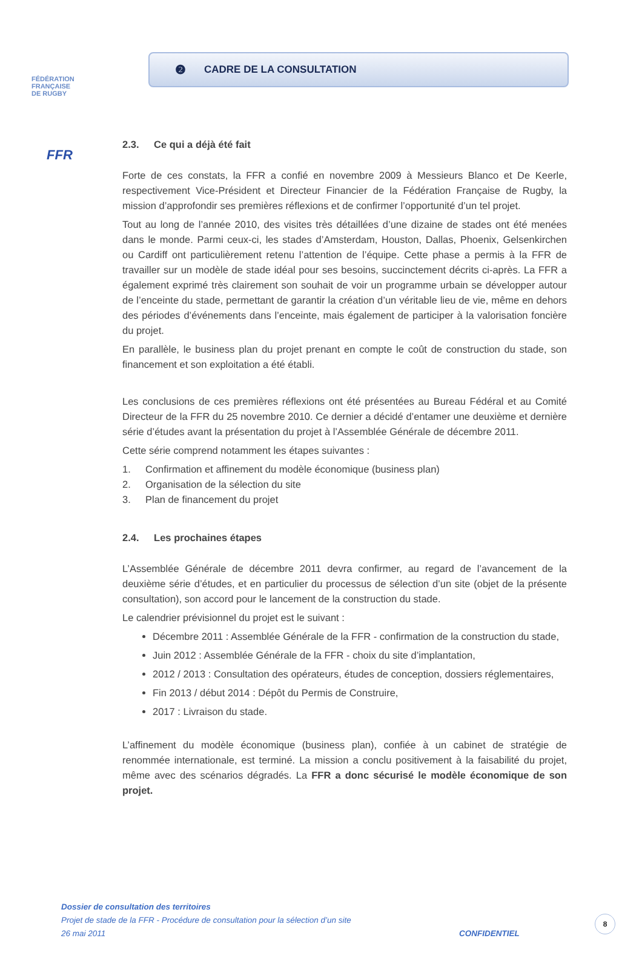FÉDÉRATION
FRANÇAISE
DE RUGBY
FFR
❷ CADRE DE LA CONSULTATION
2.3. Ce qui a déjà été fait
Forte de ces constats, la FFR a confié en novembre 2009 à Messieurs Blanco et De Keerle, respectivement Vice-Président et Directeur Financier de la Fédération Française de Rugby, la mission d’approfondir ses premières réflexions et de confirmer l’opportunité d’un tel projet.
Tout au long de l’année 2010, des visites très détaillées d’une dizaine de stades ont été menées dans le monde. Parmi ceux-ci, les stades d’Amsterdam, Houston, Dallas, Phoenix, Gelsenkirchen ou Cardiff ont particulièrement retenu l’attention de l’équipe. Cette phase a permis à la FFR de travailler sur un modèle de stade idéal pour ses besoins, succinctement décrits ci-après. La FFR a également exprimé très clairement son souhait de voir un programme urbain se développer autour de l’enceinte du stade, permettant de garantir la création d’un véritable lieu de vie, même en dehors des périodes d’événements dans l’enceinte, mais également de participer à la valorisation foncière du projet.
En parallèle, le business plan du projet prenant en compte le coût de construction du stade, son financement et son exploitation a été établi.
Les conclusions de ces premières réflexions ont été présentées au Bureau Fédéral et au Comité Directeur de la FFR du 25 novembre 2010. Ce dernier a décidé d’entamer une deuxième et dernière série d’études avant la présentation du projet à l’Assemblée Générale de décembre 2011.
Cette série comprend notamment les étapes suivantes :
1. Confirmation et affinement du modèle économique (business plan)
2. Organisation de la sélection du site
3. Plan de financement du projet
2.4. Les prochaines étapes
L’Assemblée Générale de décembre 2011 devra confirmer, au regard de l’avancement de la deuxième série d’études, et en particulier du processus de sélection d’un site (objet de la présente consultation), son accord pour le lancement de la construction du stade.
Le calendrier prévisionnel du projet est le suivant :
Décembre 2011 : Assemblée Générale de la FFR - confirmation de la construction du stade,
Juin 2012 : Assemblée Générale de la FFR - choix du site d’implantation,
2012 / 2013 : Consultation des opérateurs, études de conception, dossiers réglementaires,
Fin 2013 / début 2014 : Dépôt du Permis de Construire,
2017 : Livraison du stade.
L’affinement du modèle économique (business plan), confiée à un cabinet de stratégie de renommée internationale, est terminé. La mission a conclu positivement à la faisabilité du projet, même avec des scénarios dégradés. La FFR a donc sécurisé le modèle économique de son projet.
Dossier de consultation des territoires
Projet de stade de la FFR - Procédure de consultation pour la sélection d’un site
26 mai 2011 CONFIDENTIEL
8